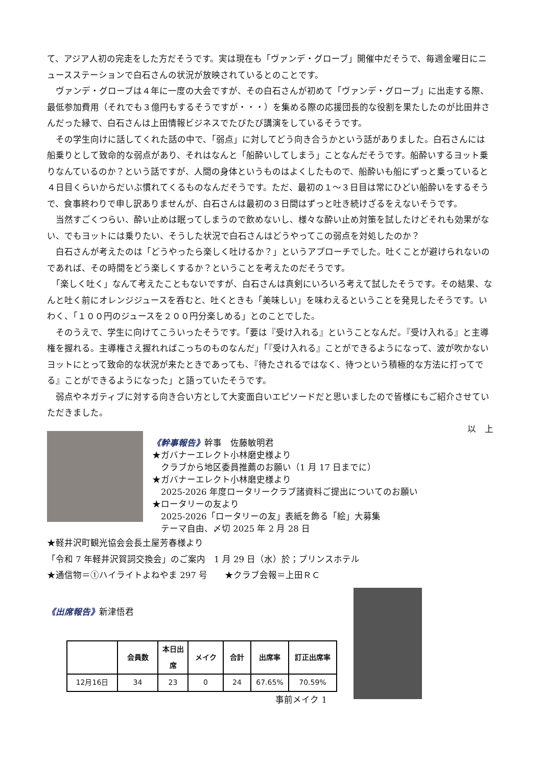て、アジア人初の完走をした方だそうです。実は現在も「ヴァンデ・グローブ」開催中だそうで、毎週金曜日にニュースステーションで白石さんの状況が放映されているとのことです。
　ヴァンデ・グローブは４年に一度の大会ですが、その白石さんが初めて「ヴァンデ・グローブ」に出走する際、最低参加費用（それでも３億円もするそうですが・・・）を集める際の応援団長的な役割を果たしたのが比田井さんだった縁で、白石さんは上田情報ビジネスでたびたび講演をしているそうです。
　その学生向けに話してくれた話の中で、「弱点」に対してどう向き合うかという話がありました。白石さんには船乗りとして致命的な弱点があり、それはなんと「船酔いしてしまう」ことなんだそうです。船酔いするヨット乗りなんているのか？という話ですが、人間の身体というものはよくしたもので、船酔いも船にずっと乗っていると４日目くらいからだいぶ慣れてくるものなんだそうです。ただ、最初の１～３日目は常にひどい船酔いをするそうで、食事終わりで申し訳ありませんが、白石さんは最初の３日間はずっと吐き続けざるをえないそうです。
　当然すごくつらい、酔い止めは眠ってしまうので飲めないし、様々な酔い止め対策を試したけどそれも効果がない、でもヨットには乗りたい、そうした状況で白石さんはどうやってこの弱点を対処したのか？
　白石さんが考えたのは「どうやったら楽しく吐けるか？」というアプローチでした。吐くことが避けられないのであれば、その時間をどう楽しくするか？ということを考えたのだそうです。
　「楽しく吐く」なんて考えたこともないですが、白石さんは真剣にいろいろ考えて試したそうです。その結果、なんと吐く前にオレンジジュースを呑むと、吐くときも「美味しい」を味わえるということを発見したそうです。いわく、「１００円のジュースを２００円分楽しめる」とのことでした。
　そのうえで、学生に向けてこういったそうです。「要は『受け入れる』ということなんだ。『受け入れる』と主導権を握れる。主導権さえ握れればこっちのものなんだ」「『受け入れる』ことができるようになって、波が吹かないヨットにとって致命的な状況が来たときであっても、『待たされるではなく、待つという積極的な方法に打ってでる』ことができるようになった」と語っていたそうです。
　弱点やネガティブに対する向き合い方として大変面白いエピソードだと思いましたので皆様にもご紹介させていただきました。
以　上
《幹事報告》幹事　佐藤敏明君
★ガバナーエレクト小林磨史様より
　クラブから地区委員推薦のお願い（1 月 17 日までに）
★ガバナーエレクト小林磨史様より
　2025-2026 年度ロータリークラブ諸資料ご提出についてのお願い
★ロータリーの友より
　2025-2026「ロータリーの友」表紙を飾る「絵」大募集
　テーマ自由、〆切 2025 年 2 月 28 日
★軽井沢町観光協会会長土屋芳春様より
「令和 7 年軽井沢賀詞交換会」のご案内　1 月 29 日（水）於；プリンスホテル
★通信物＝①ハイライトよねやま 297 号　　★クラブ会報＝上田ＲＣ
《出席報告》新津悟君
| | 会員数 | 本日出席 | メイク | 合計 | 出席率 | 訂正出席率 |
| --- | --- | --- | --- | --- | --- | --- |
| 12月16日 | 34 | 23 | 0 | 24 | 67.65% | 70.59% |
事前メイク 1